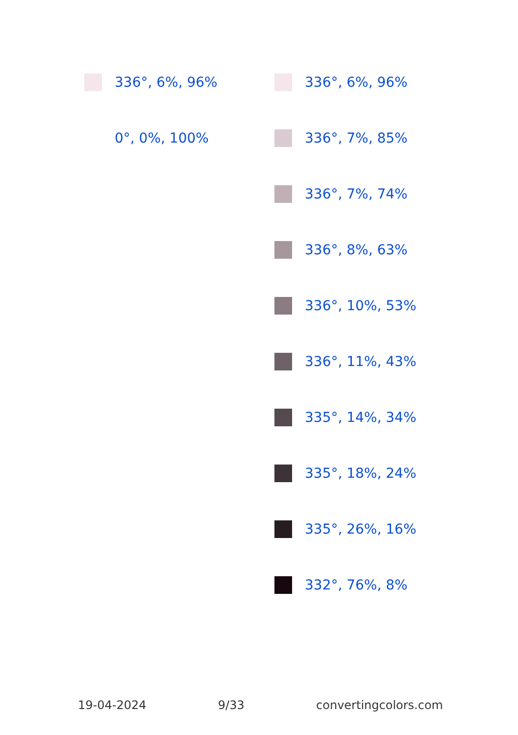336°, 6%, 96%
0°, 0%, 100%
336°, 6%, 96%
336°, 7%, 85%
336°, 7%, 74%
336°, 8%, 63%
336°, 10%, 53%
336°, 11%, 43%
335°, 14%, 34%
335°, 18%, 24%
335°, 26%, 16%
332°, 76%, 8%
19-04-2024 9/33 convertingcolors.com